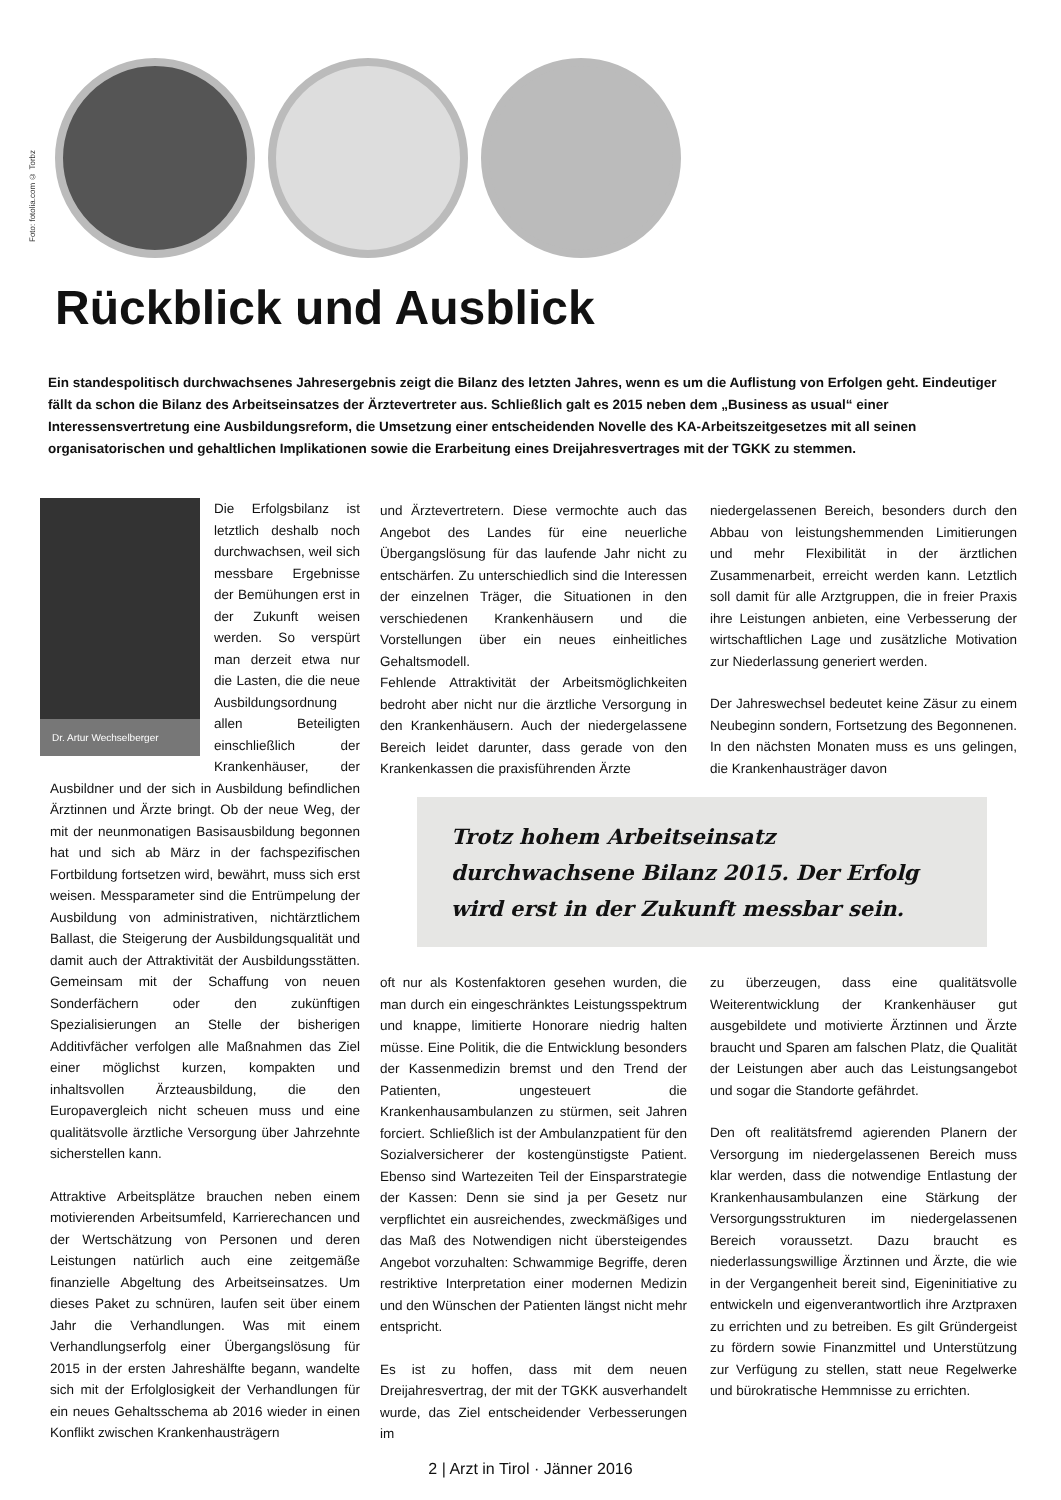Foto: fotolia.com © Torbz
Rückblick und Ausblick
Ein standespolitisch durchwachsenes Jahresergebnis zeigt die Bilanz des letzten Jahres, wenn es um die Auflistung von Erfolgen geht. Eindeutiger fällt da schon die Bilanz des Arbeitseinsatzes der Ärztevertreter aus. Schließlich galt es 2015 neben dem „Business as usual“ einer Interessensvertretung eine Ausbildungsreform, die Umsetzung einer entscheidenden Novelle des KA-Arbeitszeitgesetzes mit all seinen organisatorischen und gehaltlichen Implikationen sowie die Erarbeitung eines Dreijahresvertrages mit der TGKK zu stemmen.
Dr. Artur Wechselberger
Die Erfolgsbilanz ist letztlich deshalb noch durchwachsen, weil sich messbare Ergebnisse der Bemühungen erst in der Zukunft weisen werden. So verspürt man derzeit etwa nur die Lasten, die die neue Ausbildungsordnung allen Beteiligten einschließlich der Krankenhäuser, der Ausbildner und der sich in Ausbildung befindlichen Ärztinnen und Ärzte bringt. Ob der neue Weg, der mit der neunmonatigen Basisausbildung begonnen hat und sich ab März in der fachspezifischen Fortbildung fortsetzen wird, bewährt, muss sich erst weisen. Messparameter sind die Entrümpelung der Ausbildung von administrativen, nichtärztlichem Ballast, die Steigerung der Ausbildungsqualität und damit auch der Attraktivität der Ausbildungsstätten. Gemeinsam mit der Schaffung von neuen Sonderfächern oder den zukünftigen Spezialisierungen an Stelle der bisherigen Additivfächer verfolgen alle Maßnahmen das Ziel einer möglichst kurzen, kompakten und inhaltsvollen Ärzteausbildung, die den Europavergleich nicht scheuen muss und eine qualitätsvolle ärztliche Versorgung über Jahrzehnte sicherstellen kann.
Attraktive Arbeitsplätze brauchen neben einem motivierenden Arbeitsumfeld, Karrierechancen und der Wertschätzung von Personen und deren Leistungen natürlich auch eine zeitgemäße finanzielle Abgeltung des Arbeitseinsatzes. Um dieses Paket zu schnüren, laufen seit über einem Jahr die Verhandlungen. Was mit einem Verhandlungserfolg einer Übergangslösung für 2015 in der ersten Jahreshälfte begann, wandelte sich mit der Erfolglosigkeit der Verhandlungen für ein neues Gehaltsschema ab 2016 wieder in einen Konflikt zwischen Krankenhausträgern
und Ärztevertretern. Diese vermochte auch das Angebot des Landes für eine neuerliche Übergangslösung für das laufende Jahr nicht zu entschärfen. Zu unterschiedlich sind die Interessen der einzelnen Träger, die Situationen in den verschiedenen Krankenhäusern und die Vorstellungen über ein neues einheitliches Gehaltsmodell.
Fehlende Attraktivität der Arbeitsmöglichkeiten bedroht aber nicht nur die ärztliche Versorgung in den Krankenhäusern. Auch der niedergelassene Bereich leidet darunter, dass gerade von den Krankenkassen die praxisführenden Ärzte
niedergelassenen Bereich, besonders durch den Abbau von leistungshemmenden Limitierungen und mehr Flexibilität in der ärztlichen Zusammenarbeit, erreicht werden kann. Letztlich soll damit für alle Arztgruppen, die in freier Praxis ihre Leistungen anbieten, eine Verbesserung der wirtschaftlichen Lage und zusätzliche Motivation zur Niederlassung generiert werden.
Der Jahreswechsel bedeutet keine Zäsur zu einem Neubeginn sondern, Fortsetzung des Begonnenen. In den nächsten Monaten muss es uns gelingen, die Krankenhausträger davon
Trotz hohem Arbeitseinsatz durchwachsene Bilanz 2015. Der Erfolg wird erst in der Zukunft messbar sein.
oft nur als Kostenfaktoren gesehen wurden, die man durch ein eingeschränktes Leistungsspektrum und knappe, limitierte Honorare niedrig halten müsse. Eine Politik, die die Entwicklung besonders der Kassenmedizin bremst und den Trend der Patienten, ungesteuert die Krankenhausambulanzen zu stürmen, seit Jahren forciert. Schließlich ist der Ambulanzpatient für den Sozialversicherer der kostengünstigste Patient. Ebenso sind Wartezeiten Teil der Einsparstrategie der Kassen: Denn sie sind ja per Gesetz nur verpflichtet ein ausreichendes, zweckmäßiges und das Maß des Notwendigen nicht übersteigendes Angebot vorzuhalten: Schwammige Begriffe, deren restriktive Interpretation einer modernen Medizin und den Wünschen der Patienten längst nicht mehr entspricht.
Es ist zu hoffen, dass mit dem neuen Dreijahresvertrag, der mit der TGKK ausverhandelt wurde, das Ziel entscheidender Verbesserungen im
zu überzeugen, dass eine qualitätsvolle Weiterentwicklung der Krankenhäuser gut ausgebildete und motivierte Ärztinnen und Ärzte braucht und Sparen am falschen Platz, die Qualität der Leistungen aber auch das Leistungsangebot und sogar die Standorte gefährdet.
Den oft realitätsfremd agierenden Planern der Versorgung im niedergelassenen Bereich muss klar werden, dass die notwendige Entlastung der Krankenhausambulanzen eine Stärkung der Versorgungsstrukturen im niedergelassenen Bereich voraussetzt. Dazu braucht es niederlassungswillige Ärztinnen und Ärzte, die wie in der Vergangenheit bereit sind, Eigeninitiative zu entwickeln und eigenverantwortlich ihre Arztpraxen zu errichten und zu betreiben. Es gilt Gründergeist zu fördern sowie Finanzmittel und Unterstützung zur Verfügung zu stellen, statt neue Regelwerke und bürokratische Hemmnisse zu errichten.
2 | Arzt in Tirol · Jänner 2016